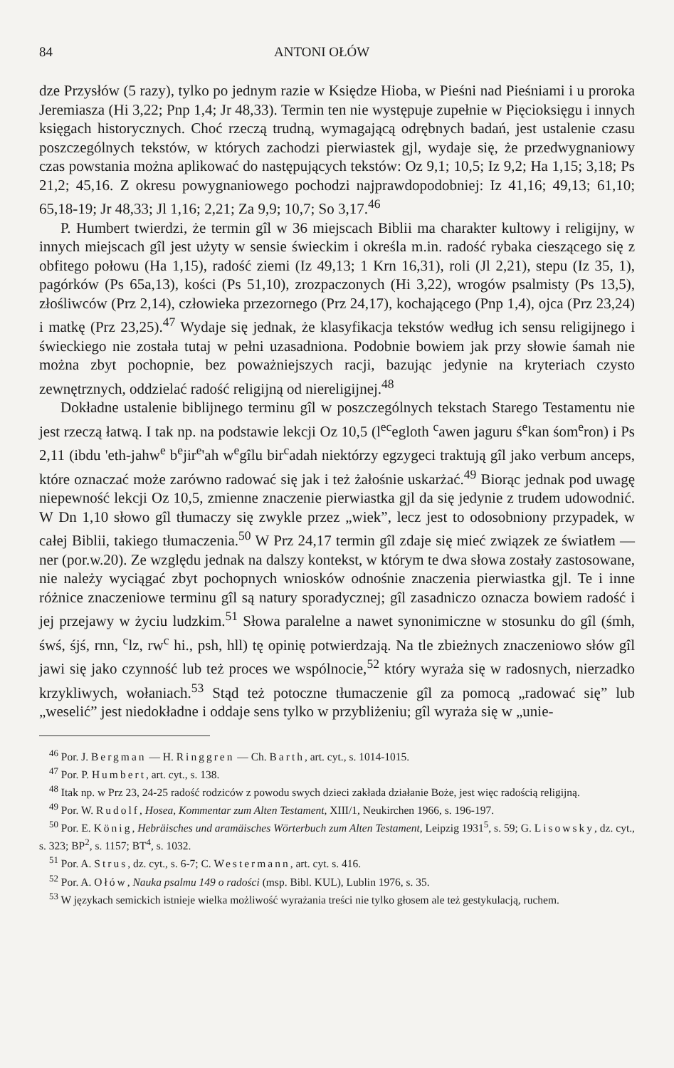84 ANTONI OŁÓW
dze Przysłów (5 razy), tylko po jednym razie w Księdze Hioba, w Pieśni nad Pieśniami i u proroka Jeremiasza (Hi 3,22; Pnp 1,4; Jr 48,33). Termin ten nie występuje zupełnie w Pięcioksięgu i innych księgach historycznych. Choć rzeczą trudną, wymagającą odrębnych badań, jest ustalenie czasu poszczególnych tekstów, w których zachodzi pierwiastek gjl, wydaje się, że przedwygnaniowy czas powstania można aplikować do następujących tekstów: Oz 9,1; 10,5; Iz 9,2; Ha 1,15; 3,18; Ps 21,2; 45,16. Z okresu powygnaniowego pochodzi najprawdopodobniej: Iz 41,16; 49,13; 61,10; 65,18-19; Jr 48,33; Jl 1,16; 2,21; Za 9,9; 10,7; So 3,17.<sup>46</sup>
P. Humbert twierdzi, że termin gîl w 36 miejscach Biblii ma charakter kultowy i religijny, w innych miejscach gîl jest użyty w sensie świeckim i określa m.in. radość rybaka cieszącego się z obfitego połowu (Ha 1,15), radość ziemi (Iz 49,13; 1 Krn 16,31), roli (Jl 2,21), stepu (Iz 35, 1), pagórków (Ps 65a,13), kości (Ps 51,10), zrozpaczonych (Hi 3,22), wrogów psalmisty (Ps 13,5), złośliwców (Prz 2,14), człowieka przezornego (Prz 24,17), kochającego (Pnp 1,4), ojca (Prz 23,24) i matkę (Prz 23,25).<sup>47</sup> Wydaje się jednak, że klasyfikacja tekstów według ich sensu religijnego i świeckiego nie została tutaj w pełni uzasadniona. Podobnie bowiem jak przy słowie śamah nie można zbyt pochopnie, bez poważniejszych racji, bazując jedynie na kryteriach czysto zewnętrznych, oddzielać radość religijną od niereligijnej.<sup>48</sup>
Dokładne ustalenie biblijnego terminu gîl w poszczególnych tekstach Starego Testamentu nie jest rzeczą łatwą. I tak np. na podstawie lekcji Oz 10,5 (l<sup>ec</sup>egloth <sup>c</sup>awen jaguru ś<sup>e</sup>kan śom<sup>e</sup>ron) i Ps 2,11 (ibdu 'eth-jahw<sup>e</sup> b<sup>e</sup>jir<sup>e</sup>'ah w<sup>e</sup>gîlu bir<sup>c</sup>adah niektórzy egzygeci traktują gîl jako verbum anceps, które oznaczać może zarówno radować się jak i też żałośnie uskarżać.<sup>49</sup> Biorąc jednak pod uwagę niepewność lekcji Oz 10,5, zmienne znaczenie pierwiastka gjl da się jedynie z trudem udowodnić. W Dn 1,10 słowo gîl tłumaczy się zwykle przez „wiek”, lecz jest to odosobniony przypadek, w całej Biblii, takiego tłumaczenia.<sup>50</sup> W Prz 24,17 termin gîl zdaje się mieć związek ze światłem — ner (por.w.20). Ze względu jednak na dalszy kontekst, w którym te dwa słowa zostały zastosowane, nie należy wyciągać zbyt pochopnych wniosków odnośnie znaczenia pierwiastka gjl. Te i inne różnice znaczeniowe terminu gîl są natury sporadycznej; gîl zasadniczo oznacza bowiem radość i jej przejawy w życiu ludzkim.<sup>51</sup> Słowa paralelne a nawet synonimiczne w stosunku do gîl (śmh, śwś, śjś, rnn, <sup>c</sup>lz, rw<sup>c</sup> hi., psh, hll) tę opinię potwierdzają. Na tle zbieżnych znaczeniowo słów gîl jawi się jako czynność lub też proces we wspólnocie,<sup>52</sup> który wyraża się w radosnych, nierzadko krzykliwych, wołaniach.<sup>53</sup> Stąd też potoczne tłumaczenie gîl za pomocą „radować się” lub „weselić” jest niedokładne i oddaje sens tylko w przybliżeniu; gîl wyraża się w „unie-
<sup>46</sup> Por. J. Bergman — H. Ringgren — Ch. Barth, art. cyt., s. 1014-1015.
<sup>47</sup> Por. P. Humbert, art. cyt., s. 138.
<sup>48</sup> Itak np. w Prz 23, 24-25 radość rodziców z powodu swych dzieci zakłada działanie Boże, jest więc radością religijną.
<sup>49</sup> Por. W. Rudolf, Hosea, Kommentar zum Alten Testament, XIII/1, Neukirchen 1966, s. 196-197.
<sup>50</sup> Por. E. König, Hebräisches und aramäisches Wörterbuch zum Alten Testament, Leipzig 1931<sup>5</sup>, s. 59; G. Lisowsky, dz. cyt., s. 323; BP<sup>2</sup>, s. 1157; BT<sup>4</sup>, s. 1032.
<sup>51</sup> Por. A. Strus, dz. cyt., s. 6-7; C. Westermann, art. cyt. s. 416.
<sup>52</sup> Por. A. Ołów, Nauka psalmu 149 o radości (msp. Bibl. KUL), Lublin 1976, s. 35.
<sup>53</sup> W językach semickich istnieje wielka możliwość wyrażania treści nie tylko głosem ale też gestykulacją, ruchem.